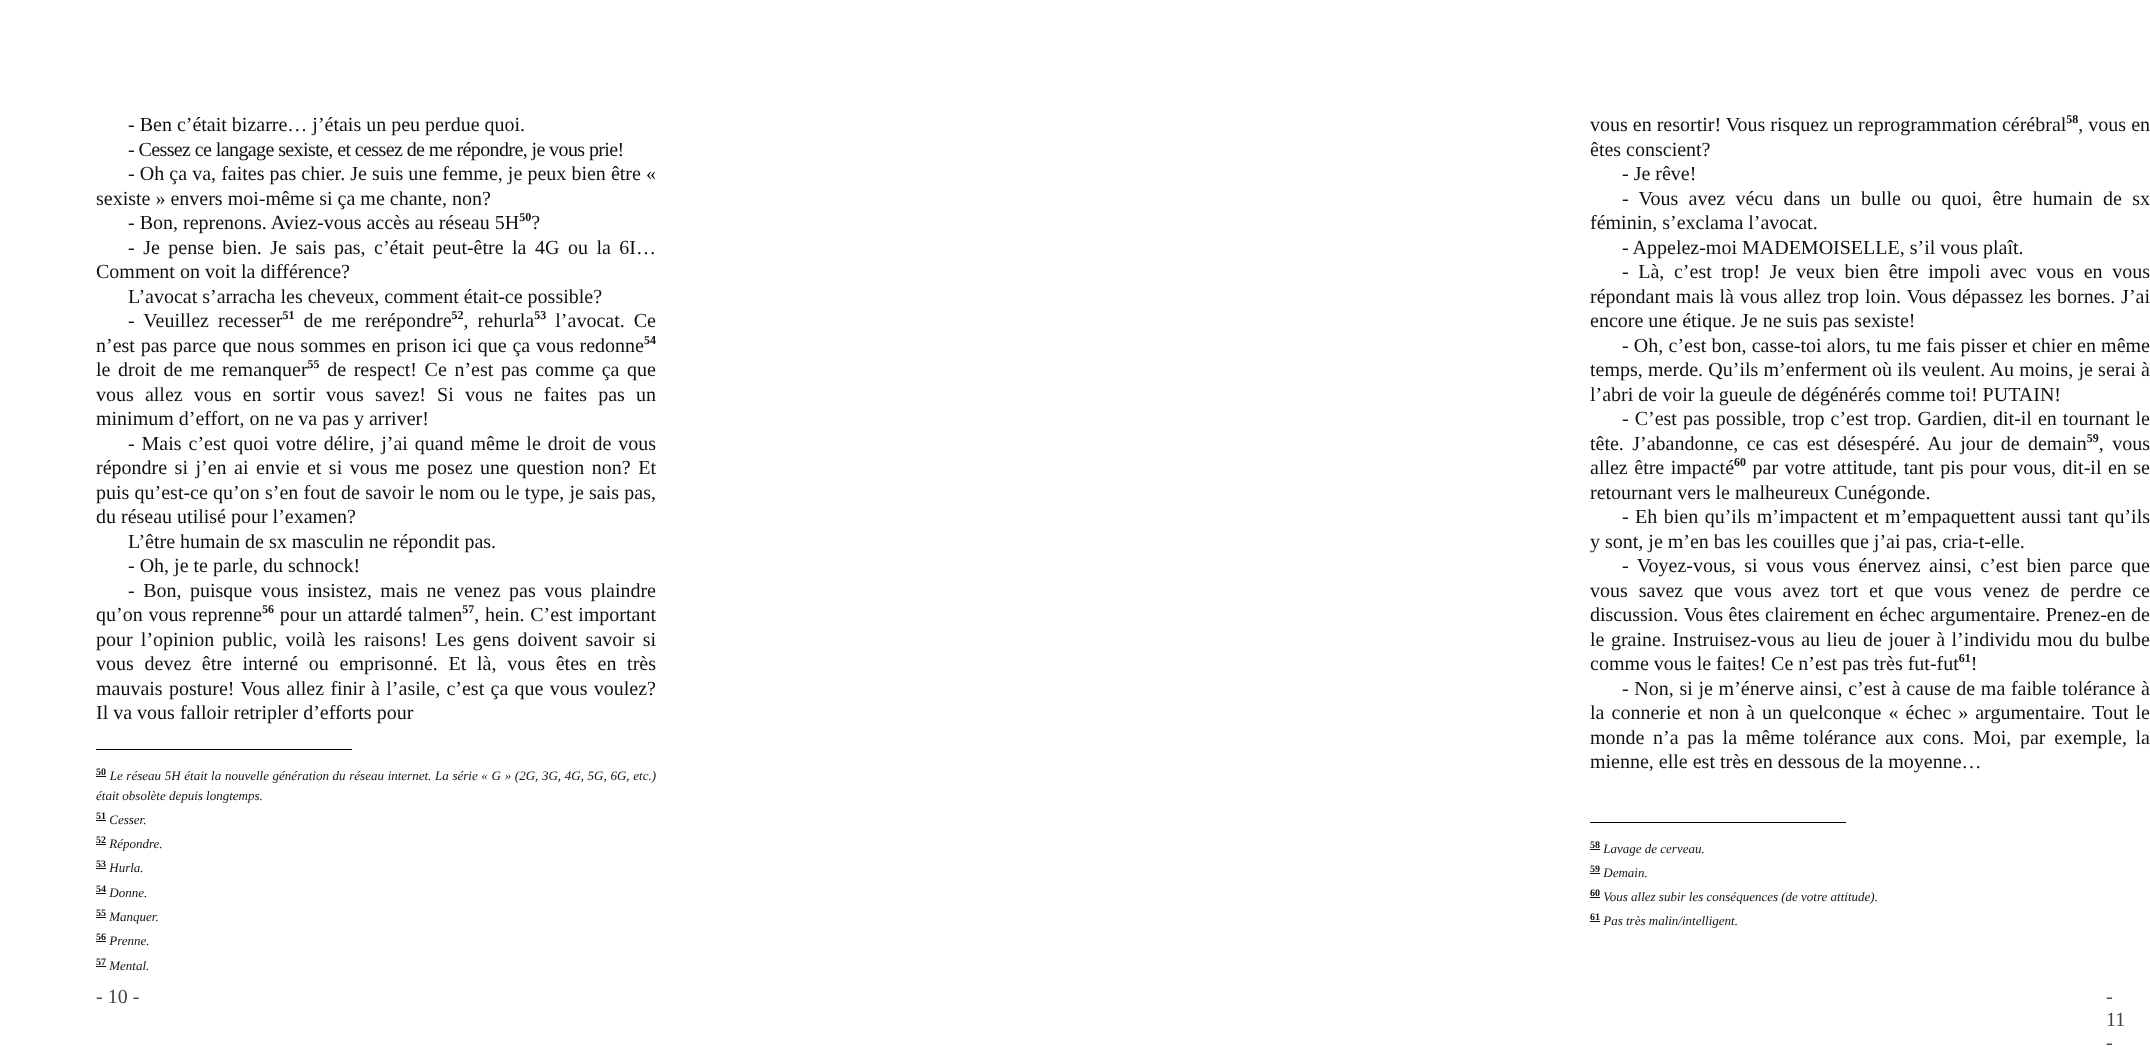- Ben c’était bizarre… j’étais un peu perdue quoi.
- Cessez ce langage sexiste, et cessez de me répondre, je vous prie!
- Oh ça va, faites pas chier. Je suis une femme, je peux bien être « sexiste » envers moi-même si ça me chante, non?
- Bon, reprenons. Aviez-vous accès au réseau 5H<sup>50</sup>?
- Je pense bien. Je sais pas, c’était peut-être la 4G ou la 6I… Comment on voit la différence?
L’avocat s’arracha les cheveux, comment était-ce possible?
- Veuillez recesser<sup>51</sup> de me rerépondre<sup>52</sup>, rehurla<sup>53</sup> l’avocat. Ce n’est pas parce que nous sommes en prison ici que ça vous redonne<sup>54</sup> le droit de me remanquer<sup>55</sup> de respect! Ce n’est pas comme ça que vous allez vous en sortir vous savez! Si vous ne faites pas un minimum d’effort, on ne va pas y arriver!
- Mais c’est quoi votre délire, j’ai quand même le droit de vous répondre si j’en ai envie et si vous me posez une question non? Et puis qu’est-ce qu’on s’en fout de savoir le nom ou le type, je sais pas, du réseau utilisé pour l’examen?
L’être humain de sx masculin ne répondit pas.
- Oh, je te parle, du schnock!
- Bon, puisque vous insistez, mais ne venez pas vous plaindre qu’on vous reprenne<sup>56</sup> pour un attardé talmen<sup>57</sup>, hein. C’est important pour l’opinion public, voilà les raisons! Les gens doivent savoir si vous devez être interné ou emprisonné. Et là, vous êtes en très mauvais posture! Vous allez finir à l’asile, c’est ça que vous voulez? Il va vous falloir retripler d’efforts pour
50 Le réseau 5H était la nouvelle génération du réseau internet. La série « G » (2G, 3G, 4G, 5G, 6G, etc.) était obsolète depuis longtemps.
51 Cesser.
52 Répondre.
53 Hurla.
54 Donne.
55 Manquer.
56 Prenne.
57 Mental.
- 10 -
vous en resortir! Vous risquez un reprogrammation cérébral<sup>58</sup>, vous en êtes conscient?
- Je rêve!
- Vous avez vécu dans un bulle ou quoi, être humain de sx féminin, s’exclama l’avocat.
- Appelez-moi MADEMOISELLE, s’il vous plaît.
- Là, c’est trop! Je veux bien être impoli avec vous en vous répondant mais là vous allez trop loin. Vous dépassez les bornes. J’ai encore une étique. Je ne suis pas sexiste!
- Oh, c’est bon, casse-toi alors, tu me fais pisser et chier en même temps, merde. Qu’ils m’enferment où ils veulent. Au moins, je serai à l’abri de voir la gueule de dégénérés comme toi! PUTAIN!
- C’est pas possible, trop c’est trop. Gardien, dit-il en tournant le tête. J’abandonne, ce cas est désespéré. Au jour de demain<sup>59</sup>, vous allez être impacté<sup>60</sup> par votre attitude, tant pis pour vous, dit-il en se retournant vers le malheureux Cunégonde.
- Eh bien qu’ils m’impactent et m’empaquettent aussi tant qu’ils y sont, je m’en bas les couilles que j’ai pas, cria-t-elle.
- Voyez-vous, si vous vous énervez ainsi, c’est bien parce que vous savez que vous avez tort et que vous venez de perdre ce discussion. Vous êtes clairement en échec argumentaire. Prenez-en de le graine. Instruisez-vous au lieu de jouer à l’individu mou du bulbe comme vous le faites! Ce n’est pas très fut-fut<sup>61</sup>!
- Non, si je m’énerve ainsi, c’est à cause de ma faible tolérance à la connerie et non à un quelconque « échec » argumentaire. Tout le monde n’a pas la même tolérance aux cons. Moi, par exemple, la mienne, elle est très en dessous de la moyenne…
58 Lavage de cerveau.
59 Demain.
60 Vous allez subir les conséquences (de votre attitude).
61 Pas très malin/intelligent.
- 11 -